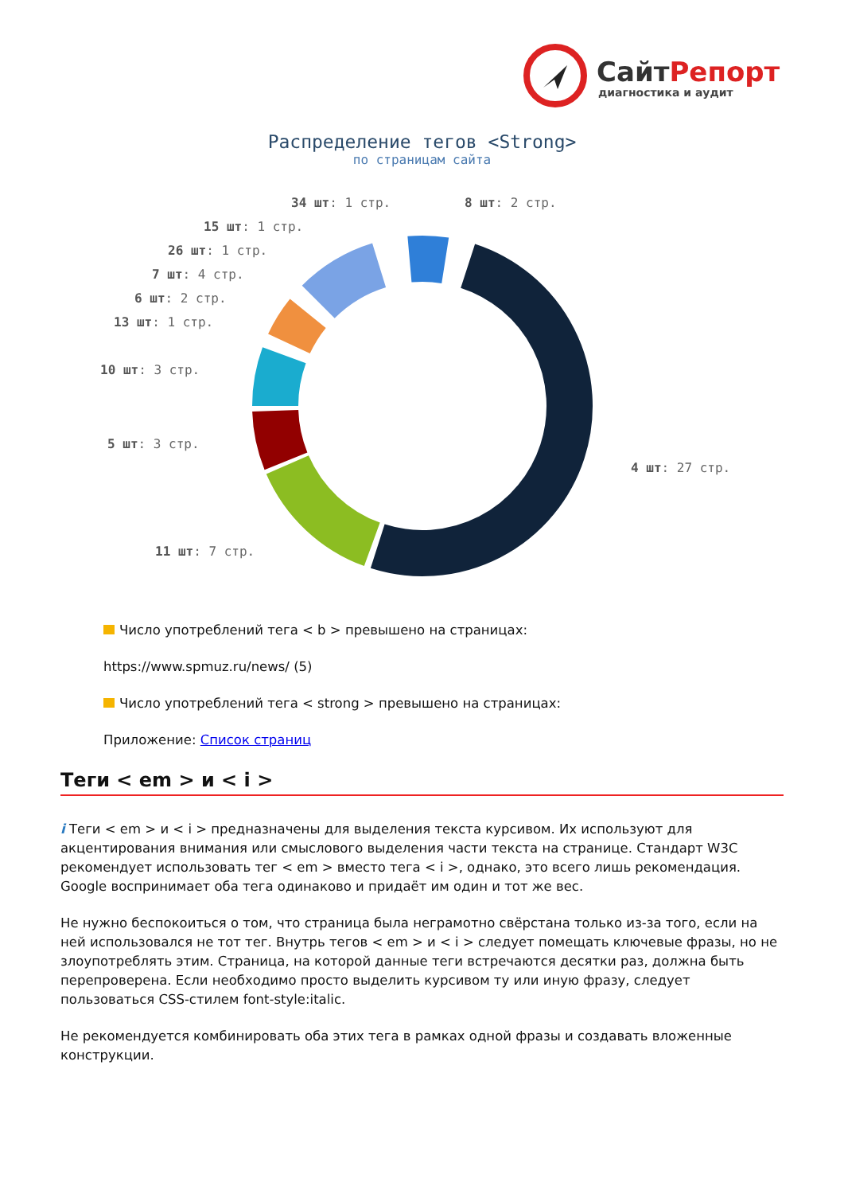СайтРепорт
диагностика и аудит
Распределение тегов <Strong>
по страницам сайта
34 шт: 1 стр. 8 шт: 2 стр.
15 шт: 1 стр.
26 шт: 1 стр.
7 шт: 4 стр.
6 шт: 2 стр.
13 шт: 1 стр.
10 шт: 3 стр.
5 шт: 3 стр.
4 шт: 27 стр.
11 шт: 7 стр.
Число употреблений тега < b > превышено на страницах:
https://www.spmuz.ru/news/ (5)
Число употреблений тега < strong > превышено на страницах:
Приложение: Список страниц
Теги < em > и < i >
i Теги < em > и < i > предназначены для выделения текста курсивом. Их используют для акцентирования внимания или смыслового выделения части текста на странице. Стандарт W3C рекомендует использовать тег < em > вместо тега < i >, однако, это всего лишь рекомендация. Google воспринимает оба тега одинаково и придаёт им один и тот же вес.
Не нужно беспокоиться о том, что страница была неграмотно свёрстана только из-за того, если на ней использовался не тот тег. Внутрь тегов < em > и < i > следует помещать ключевые фразы, но не злоупотреблять этим. Страница, на которой данные теги встречаются десятки раз, должна быть перепроверена. Если необходимо просто выделить курсивом ту или иную фразу, следует пользоваться CSS-стилем font-style:italic.
Не рекомендуется комбинировать оба этих тега в рамках одной фразы и создавать вложенные конструкции.